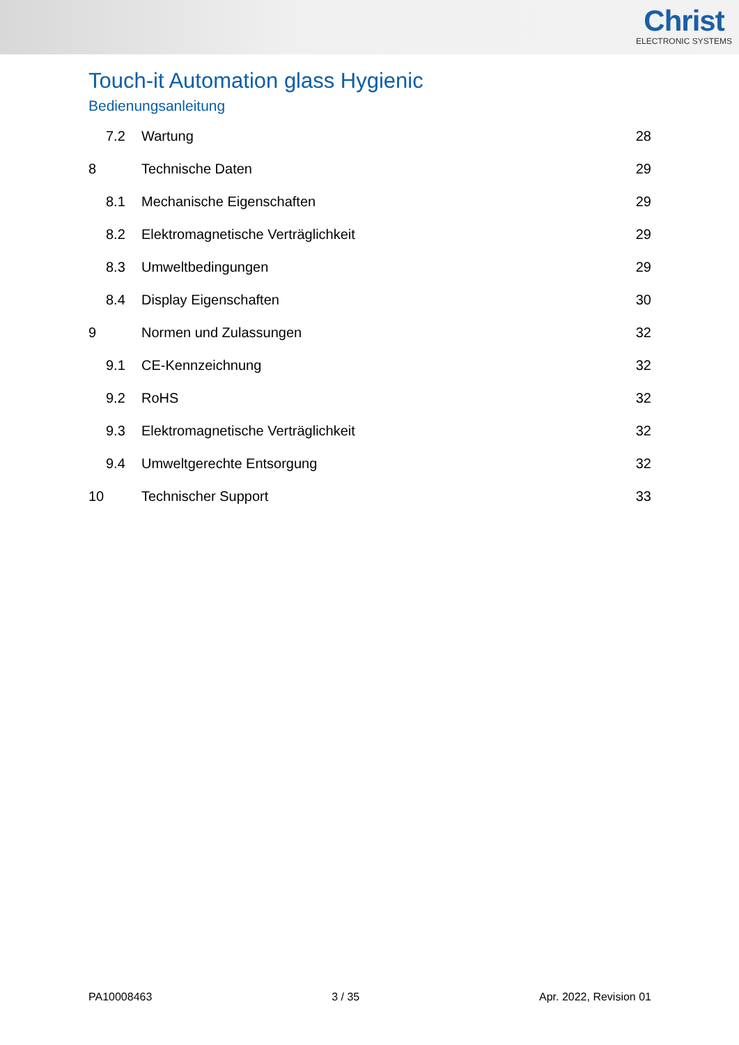Christ
ELECTRONIC SYSTEMS
Touch-it Automation glass Hygienic
Bedienungsanleitung
7.2 Wartung 28
8 Technische Daten 29
8.1 Mechanische Eigenschaften 29
8.2 Elektromagnetische Verträglichkeit 29
8.3 Umweltbedingungen 29
8.4 Display Eigenschaften 30
9 Normen und Zulassungen 32
9.1 CE-Kennzeichnung 32
9.2 RoHS 32
9.3 Elektromagnetische Verträglichkeit 32
9.4 Umweltgerechte Entsorgung 32
10 Technischer Support 33
PA10008463 3 / 35 Apr. 2022, Revision 01